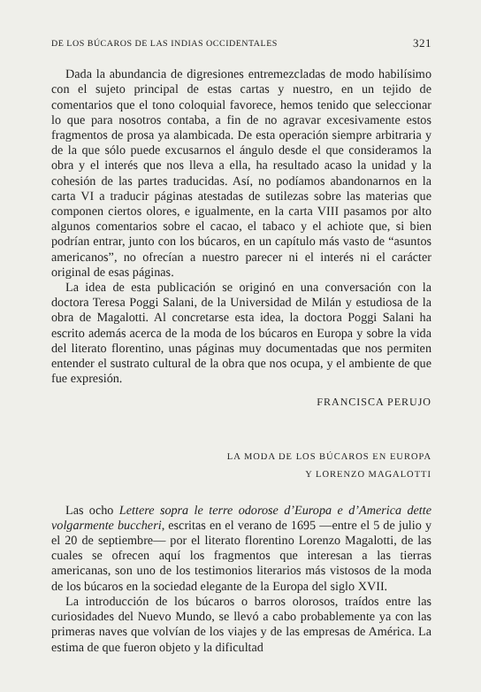DE LOS BÚCAROS DE LAS INDIAS OCCIDENTALES 321
Dada la abundancia de digresiones entremezcladas de modo habilísimo con el sujeto principal de estas cartas y nuestro, en un tejido de comentarios que el tono coloquial favorece, hemos tenido que seleccionar lo que para nosotros contaba, a fin de no agravar excesivamente estos fragmentos de prosa ya alambicada. De esta operación siempre arbitraria y de la que sólo puede excusarnos el ángulo desde el que consideramos la obra y el interés que nos lleva a ella, ha resultado acaso la unidad y la cohesión de las partes traducidas. Así, no podíamos abandonarnos en la carta VI a traducir páginas atestadas de sutilezas sobre las materias que componen ciertos olores, e igualmente, en la carta VIII pasamos por alto algunos comentarios sobre el cacao, el tabaco y el achiote que, si bien podrían entrar, junto con los búcaros, en un capítulo más vasto de “asuntos americanos”, no ofrecían a nuestro parecer ni el interés ni el carácter original de esas páginas.
La idea de esta publicación se originó en una conversación con la doctora Teresa Poggi Salani, de la Universidad de Milán y estudiosa de la obra de Magalotti. Al concretarse esta idea, la doctora Poggi Salani ha escrito además acerca de la moda de los búcaros en Europa y sobre la vida del literato florentino, unas páginas muy documentadas que nos permiten entender el sustrato cultural de la obra que nos ocupa, y el ambiente de que fue expresión.
FRANCISCA PERUJO
LA MODA DE LOS BÚCAROS EN EUROPA
Y LORENZO MAGALOTTI
Las ocho Lettere sopra le terre odorose d’Europa e d’America dette volgarmente buccheri, escritas en el verano de 1695 —entre el 5 de julio y el 20 de septiembre— por el literato florentino Lorenzo Magalotti, de las cuales se ofrecen aquí los fragmentos que interesan a las tierras americanas, son uno de los testimonios literarios más vistosos de la moda de los búcaros en la sociedad elegante de la Europa del siglo XVII.
La introducción de los búcaros o barros olorosos, traídos entre las curiosidades del Nuevo Mundo, se llevó a cabo probablemente ya con las primeras naves que volvían de los viajes y de las empresas de América. La estima de que fueron objeto y la dificultad